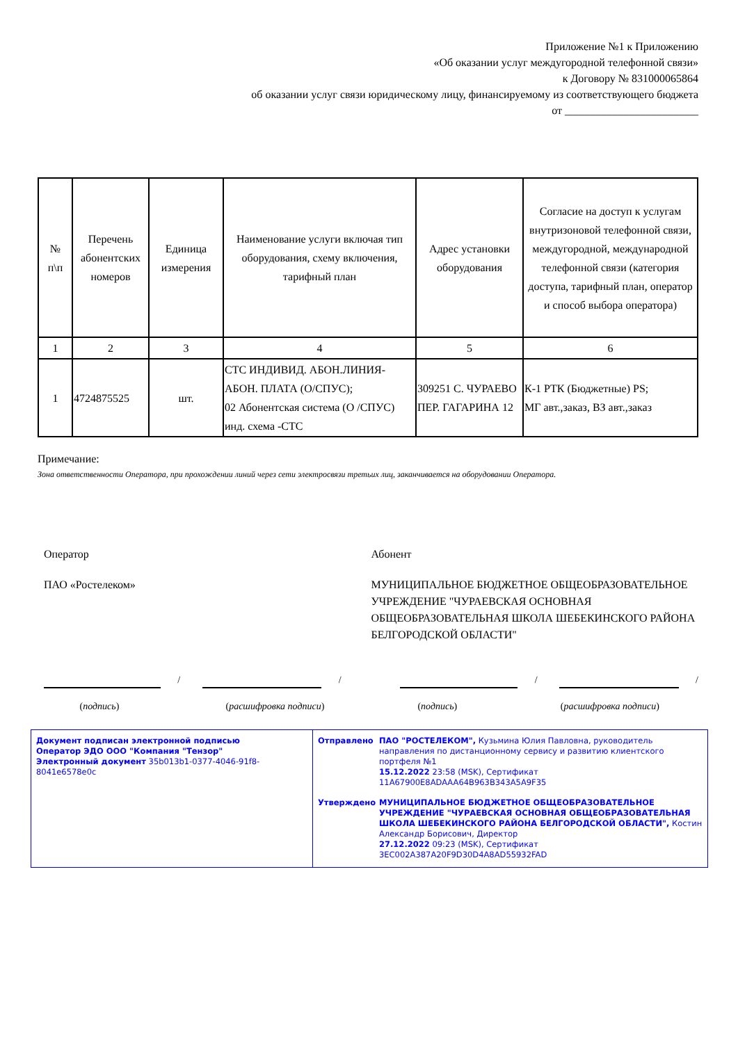Приложение №1 к Приложению
«Об оказании услуг междугородной телефонной связи»
к Договору № 831000065864
об оказании услуг связи юридическому лицу, финансируемому из соответствующего бюджета
от ________________________
| № п\п | Перечень абонентских номеров | Единица измерения | Наименование услуги включая тип оборудования, схему включения, тарифный план | Адрес установки оборудования | Согласие на доступ к услугам внутризоновой телефонной связи, междугородной, международной телефонной связи (категория доступа, тарифный план, оператор и способ выбора оператора) |
| --- | --- | --- | --- | --- | --- |
| 1 | 2 | 3 | 4 | 5 | 6 |
| 1 | 4724875525 | шт. | СТС ИНДИВИД. АБОН.ЛИНИЯ-АБОН. ПЛАТА (О/СПУС); 02 Абонентская система (О /СПУС) инд. схема -СТС | 309251 С. ЧУРАЕВО ПЕР. ГАГАРИНА 12 | К-1 РТК (Бюджетные) PS; МГ авт.,заказ, ВЗ авт.,заказ |
Примечание:
Зона ответственности Оператора, при прохождении линий через сети электросвязи третьих лиц, заканчивается на оборудовании Оператора.
Оператор
ПАО «Ростелеком»
Абонент
МУНИЦИПАЛЬНОЕ БЮДЖЕТНОЕ ОБЩЕОБРАЗОВАТЕЛЬНОЕ УЧРЕЖДЕНИЕ "ЧУРАЕВСКАЯ ОСНОВНАЯ ОБЩЕОБРАЗОВАТЕЛЬНАЯ ШКОЛА ШЕБЕКИНСКОГО РАЙОНА БЕЛГОРОДСКОЙ ОБЛАСТИ"
/ / / /
(подпись) (расшифровка подписи) (подпись) (расшифровка подписи)
Документ подписан электронной подписью
Оператор ЭДО ООО "Компания "Тензор"
Электронный документ 35b013b1-0377-4046-91f8-8041e6578e0c
Отправлено ПАО "РОСТЕЛЕКОМ", Кузьмина Юлия Павловна, руководитель направления по дистанционному сервису и развитию клиентского портфеля №1
15.12.2022 23:58 (MSK), Сертификат 11A67900E8ADAAA64B963B343A5A9F35
Утверждено МУНИЦИПАЛЬНОЕ БЮДЖЕТНОЕ ОБЩЕОБРАЗОВАТЕЛЬНОЕ УЧРЕЖДЕНИЕ "ЧУРАЕВСКАЯ ОСНОВНАЯ ОБЩЕОБРАЗОВАТЕЛЬНАЯ ШКОЛА ШЕБЕКИНСКОГО РАЙОНА БЕЛГОРОДСКОЙ ОБЛАСТИ", Костин Александр Борисович, Директор
27.12.2022 09:23 (MSK), Сертификат 3EC002A387A20F9D30D4A8AD55932FAD